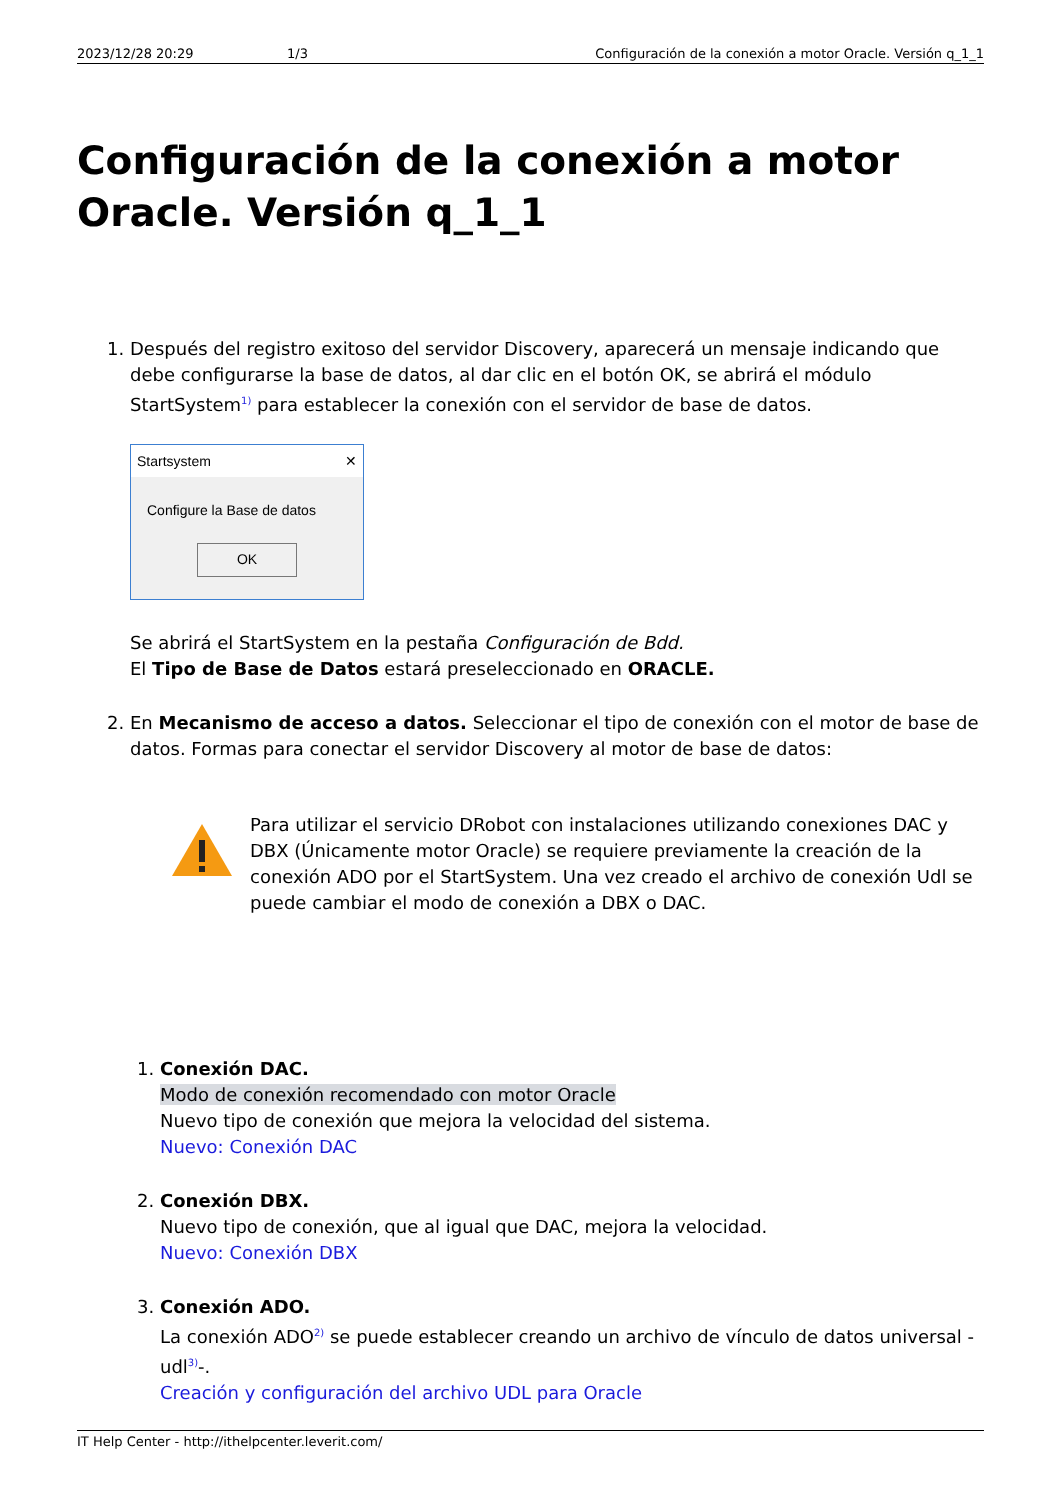2023/12/28 20:29 1/3 Configuración de la conexión a motor Oracle. Versión q_1_1
Configuración de la conexión a motor Oracle. Versión q_1_1
1. Después del registro exitoso del servidor Discovery, aparecerá un mensaje indicando que debe configurarse la base de datos, al dar clic en el botón OK, se abrirá el módulo StartSystem<sup>1)</sup> para establecer la conexión con el servidor de base de datos.
Startsystem ✕
Configure la Base de datos
OK
Se abrirá el StartSystem en la pestaña Configuración de Bdd.
El Tipo de Base de Datos estará preseleccionado en ORACLE.
2. En Mecanismo de acceso a datos. Seleccionar el tipo de conexión con el motor de base de datos. Formas para conectar el servidor Discovery al motor de base de datos:
Para utilizar el servicio DRobot con instalaciones utilizando conexiones DAC y DBX (Únicamente motor Oracle) se requiere previamente la creación de la conexión ADO por el StartSystem. Una vez creado el archivo de conexión Udl se puede cambiar el modo de conexión a DBX o DAC.
1. Conexión DAC.
Modo de conexión recomendado con motor Oracle
Nuevo tipo de conexión que mejora la velocidad del sistema.
Nuevo: Conexión DAC
2. Conexión DBX.
Nuevo tipo de conexión, que al igual que DAC, mejora la velocidad.
Nuevo: Conexión DBX
3. Conexión ADO.
La conexión ADO<sup>2)</sup> se puede establecer creando un archivo de vínculo de datos universal -udl<sup>3)</sup>-.
Creación y configuración del archivo UDL para Oracle
IT Help Center - http://ithelpcenter.leverit.com/